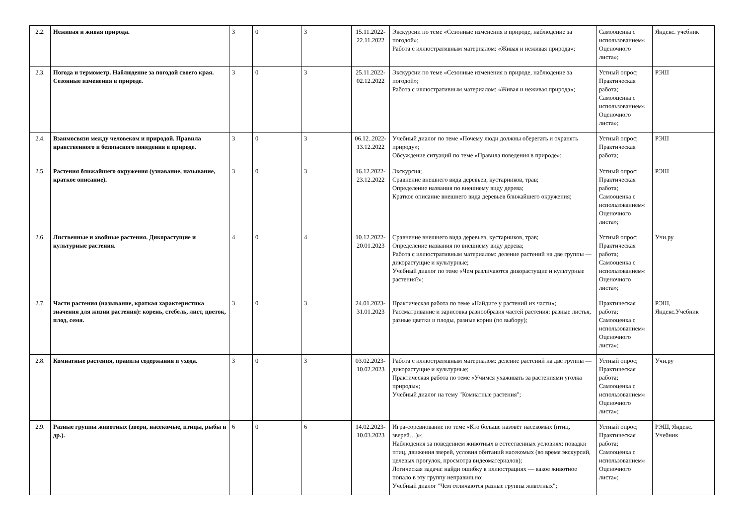| 2.2. | Неживая и живая природа. | 3 | 0 | 3 | 15.11.2022-22.11.2022 | Экскурсии по теме «Сезонные изменения в природе, наблюдение за погодой»; Работа с иллюстративным материалом: «Живая и неживая природа»; | Самооценка с использованием« Оценочного листа»; | Яндекс. учебник |
| 2.3. | Погода и термометр. Наблюдение за погодой своего края. Сезонные изменения в природе. | 3 | 0 | 3 | 25.11.2022-02.12.2022 | Экскурсии по теме «Сезонные изменения в природе, наблюдение за погодой»; Работа с иллюстративным материалом: «Живая и неживая природа»; | Устный опрос; Практическая работа; Самооценка с использованием« Оценочного листа»; | РЭШ |
| 2.4. | Взаимосвязи между человеком и природой. Правила нравственного и безопасного поведения в природе. | 3 | 0 | 3 | 06.12..2022-13.12.2022 | Учебный диалог по теме «Почему люди должны оберегать и охранять природу»; Обсуждение ситуаций по теме «Правила поведения в природе»; | Устный опрос; Практическая работа; | РЭШ |
| 2.5. | Растения ближайшего окружения (узнавание, называние, краткое описание). | 3 | 0 | 3 | 16.12.2022-23.12.2022 | Экскурсия; Сравнение внешнего вида деревьев, кустарников, трав; Определение названия по внешнему виду дерева; Краткое описание внешнего вида деревьев ближайшего окружения; | Устный опрос; Практическая работа; Самооценка с использованием« Оценочного листа»; | РЭШ |
| 2.6. | Лиственные и хвойные растения. Дикорастущие и культурные растения. | 4 | 0 | 4 | 10.12.2022-20.01.2023 | Сравнение внешнего вида деревьев, кустарников, трав; Определение названия по внешнему виду дерева; Работа с иллюстративным материалом: деление растений на две группы — дикорастущие и культурные; Учебный диалог по теме «Чем различаются дикорастущие и культурные растения?»; | Устный опрос; Практическая работа; Самооценка с использованием« Оценочного листа»; | Учи.ру |
| 2.7. | Части растения (называние, краткая характеристика значения для жизни растения): корень, стебель, лист, цветок, плод, семя. | 3 | 0 | 3 | 24.01.2023-31.01.2023 | Практическая работа по теме «Найдите у растений их части»; Рассматривание и зарисовка разнообразия частей растения: разные листья, разные цветки и плоды, разные корни (по выбору); | Практическая работа; Самооценка с использованием« Оценочного листа»; | РЭШ, Яндекс.Учебник |
| 2.8. | Комнатные растения, правила содержания и ухода. | 3 | 0 | 3 | 03.02.2023-10.02.2023 | Работа с иллюстративным материалом: деление растений на две группы — дикорастущие и культурные; Практическая работа по теме «Учимся ухаживать за растениями уголка природы»; Учебный диалог на тему "Комнатные растения"; | Устный опрос; Практическая работа; Самооценка с использованием« Оценочного листа»; | Учи.ру |
| 2.9. | Разные группы животных (звери, насекомые, птицы, рыбы и др.). | 6 | 0 | 6 | 14.02.2023-10.03.2023 | Игра-соревнование по теме «Кто больше назовёт насекомых (птиц, зверей…)»; Наблюдения за поведением животных в естественных условиях: повадки птиц, движения зверей, условия обитаний насекомых (во время экскурсий, целевых прогулок, просмотра видеоматериалов); Логическая задача: найди ошибку в иллюстрациях — какое животное попало в эту группу неправильно; Учебный диалог "Чем отличаются разные группы животных"; | Устный опрос; Практическая работа; Самооценка с использованием« Оценочного листа»; | РЭШ, Яндекс. Учебник |